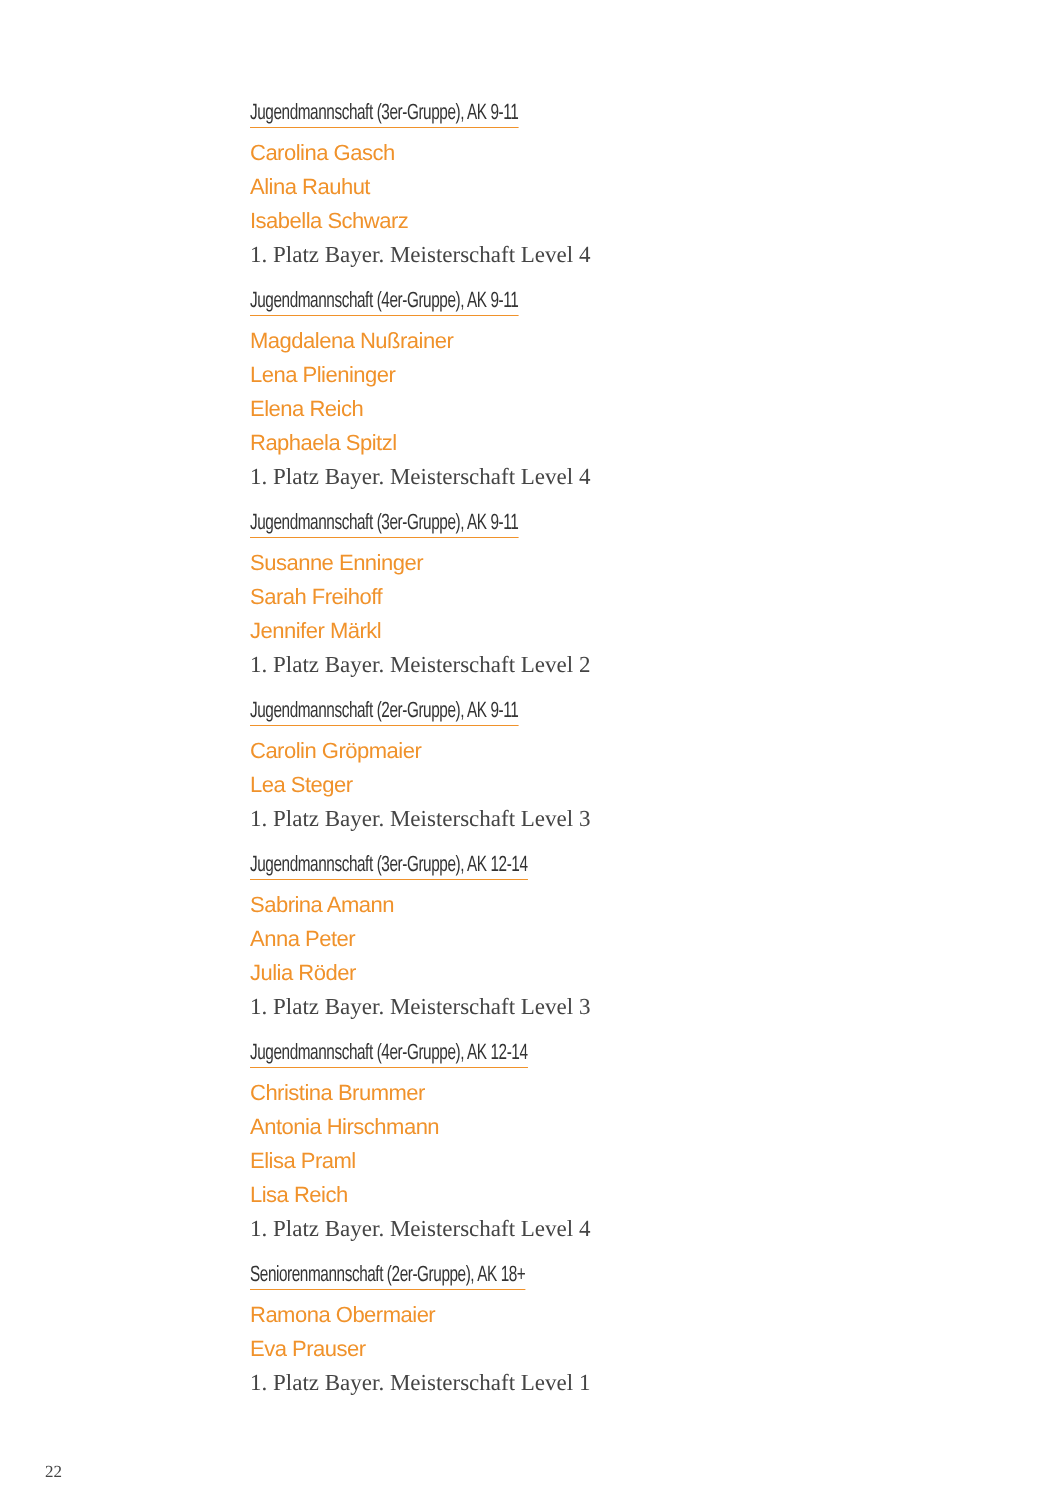Jugendmannschaft (3er-Gruppe), AK 9-11
Carolina Gasch
Alina Rauhut
Isabella Schwarz
1. Platz Bayer. Meisterschaft Level 4
Jugendmannschaft (4er-Gruppe), AK 9-11
Magdalena Nußrainer
Lena Plieninger
Elena Reich
Raphaela Spitzl
1. Platz Bayer. Meisterschaft Level 4
Jugendmannschaft (3er-Gruppe), AK 9-11
Susanne Enninger
Sarah Freihoff
Jennifer Märkl
1. Platz Bayer. Meisterschaft Level 2
Jugendmannschaft (2er-Gruppe), AK 9-11
Carolin Gröpmaier
Lea Steger
1. Platz Bayer. Meisterschaft Level 3
Jugendmannschaft (3er-Gruppe), AK 12-14
Sabrina Amann
Anna Peter
Julia Röder
1. Platz Bayer. Meisterschaft Level 3
Jugendmannschaft (4er-Gruppe), AK 12-14
Christina Brummer
Antonia Hirschmann
Elisa Praml
Lisa Reich
1. Platz Bayer. Meisterschaft Level 4
Seniorenmannschaft (2er-Gruppe), AK 18+
Ramona Obermaier
Eva Prauser
1. Platz Bayer. Meisterschaft Level 1
22